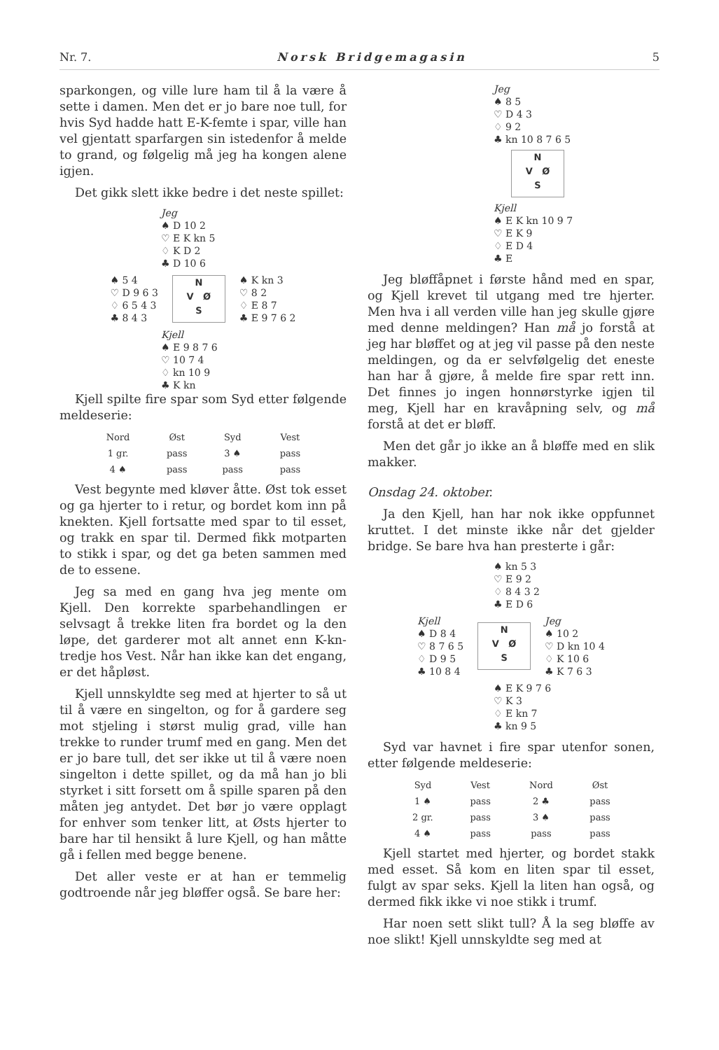Nr. 7. Norsk Bridgemagasin 5
sparkongen, og ville lure ham til å la være å sette i damen. Men det er jo bare noe tull, for hvis Syd hadde hatt E-K-femte i spar, ville han vel gjentatt sparfargen sin istedenfor å melde to grand, og følgelig må jeg ha kongen alene igjen.
Det gikk slett ikke bedre i det neste spillet:
Jeg
♠ D 10 2
♡ E K kn 5
♢ K D 2
♣ D 10 6
♠ 5 4
♡ D 9 6 3
♢ 6 5 4 3
♣ 8 4 3
N
V Ø
S
♠ K kn 3
♡ 8 2
♢ E 8 7
♣ E 9 7 6 2
Kjell
♠ E 9 8 7 6
♡ 10 7 4
♢ kn 10 9
♣ K kn
Kjell spilte fire spar som Syd etter følgende meldeserie:
| Nord | Øst | Syd | Vest |
| --- | --- | --- | --- |
| 1 gr. | pass | 3 ♠ | pass |
| 4 ♠ | pass | pass | pass |
Vest begynte med kløver åtte. Øst tok esset og ga hjerter to i retur, og bordet kom inn på knekten. Kjell fortsatte med spar to til esset, og trakk en spar til. Dermed fikk motparten to stikk i spar, og det ga beten sammen med de to essene.
Jeg sa med en gang hva jeg mente om Kjell. Den korrekte sparbehandlingen er selvsagt å trekke liten fra bordet og la den løpe, det garderer mot alt annet enn K-kn-tredje hos Vest. Når han ikke kan det engang, er det håpløst.
Kjell unnskyldte seg med at hjerter to så ut til å være en singelton, og for å gardere seg mot stjeling i størst mulig grad, ville han trekke to runder trumf med en gang. Men det er jo bare tull, det ser ikke ut til å være noen singelton i dette spillet, og da må han jo bli styrket i sitt forsett om å spille sparen på den måten jeg antydet. Det bør jo være opplagt for enhver som tenker litt, at Østs hjerter to bare har til hensikt å lure Kjell, og han måtte gå i fellen med begge benene.
Det aller veste er at han er temmelig godtroende når jeg bløffer også. Se bare her:
Jeg
♠ 8 5
♡ D 4 3
♢ 9 2
♣ kn 10 8 7 6 5
N
V Ø
S
Kjell
♠ E K kn 10 9 7
♡ E K 9
♢ E D 4
♣ E
Jeg bløffåpnet i første hånd med en spar, og Kjell krevet til utgang med tre hjerter. Men hva i all verden ville han jeg skulle gjøre med denne meldingen? Han må jo forstå at jeg har bløffet og at jeg vil passe på den neste meldingen, og da er selvfølgelig det eneste han har å gjøre, å melde fire spar rett inn. Det finnes jo ingen honnørstyrke igjen til meg, Kjell har en kravåpning selv, og må forstå at det er bløff.
Men det går jo ikke an å bløffe med en slik makker.
Onsdag 24. oktober.
Ja den Kjell, han har nok ikke oppfunnet kruttet. I det minste ikke når det gjelder bridge. Se bare hva han presterte i går:
♠ kn 5 3
♡ E 9 2
♢ 8 4 3 2
♣ E D 6
Kjell
♠ D 8 4
♡ 8 7 6 5
♢ D 9 5
♣ 10 8 4
N
V Ø
S
Jeg
♠ 10 2
♡ D kn 10 4
♢ K 10 6
♣ K 7 6 3
♠ E K 9 7 6
♡ K 3
♢ E kn 7
♣ kn 9 5
Syd var havnet i fire spar utenfor sonen, etter følgende meldeserie:
| Syd | Vest | Nord | Øst |
| --- | --- | --- | --- |
| 1 ♠ | pass | 2 ♣ | pass |
| 2 gr. | pass | 3 ♠ | pass |
| 4 ♠ | pass | pass | pass |
Kjell startet med hjerter, og bordet stakk med esset. Så kom en liten spar til esset, fulgt av spar seks. Kjell la liten han også, og dermed fikk ikke vi noe stikk i trumf.
Har noen sett slikt tull? Å la seg bløffe av noe slikt! Kjell unnskyldte seg med at